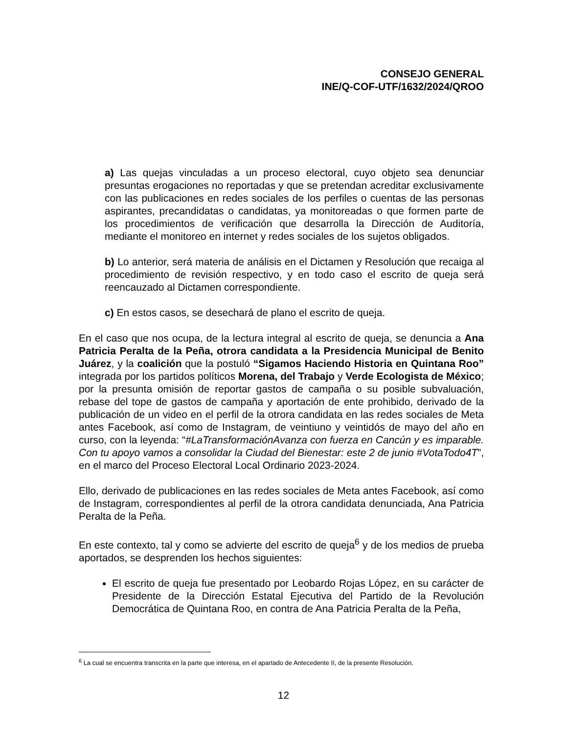CONSEJO GENERAL
INE/Q-COF-UTF/1632/2024/QROO
a) Las quejas vinculadas a un proceso electoral, cuyo objeto sea denunciar presuntas erogaciones no reportadas y que se pretendan acreditar exclusivamente con las publicaciones en redes sociales de los perfiles o cuentas de las personas aspirantes, precandidatas o candidatas, ya monitoreadas o que formen parte de los procedimientos de verificación que desarrolla la Dirección de Auditoría, mediante el monitoreo en internet y redes sociales de los sujetos obligados.
b) Lo anterior, será materia de análisis en el Dictamen y Resolución que recaiga al procedimiento de revisión respectivo, y en todo caso el escrito de queja será reencauzado al Dictamen correspondiente.
c) En estos casos, se desechará de plano el escrito de queja.
En el caso que nos ocupa, de la lectura integral al escrito de queja, se denuncia a Ana Patricia Peralta de la Peña, otrora candidata a la Presidencia Municipal de Benito Juárez, y la coalición que la postuló “Sigamos Haciendo Historia en Quintana Roo” integrada por los partidos políticos Morena, del Trabajo y Verde Ecologista de México; por la presunta omisión de reportar gastos de campaña o su posible subvaluación, rebase del tope de gastos de campaña y aportación de ente prohibido, derivado de la publicación de un video en el perfil de la otrora candidata en las redes sociales de Meta antes Facebook, así como de Instagram, de veintiuno y veintidós de mayo del año en curso, con la leyenda: “#LaTransformaciónAvanza con fuerza en Cancún y es imparable. Con tu apoyo vamos a consolidar la Ciudad del Bienestar: este 2 de junio #VotaTodo4T”, en el marco del Proceso Electoral Local Ordinario 2023-2024.
Ello, derivado de publicaciones en las redes sociales de Meta antes Facebook, así como de Instagram, correspondientes al perfil de la otrora candidata denunciada, Ana Patricia Peralta de la Peña.
En este contexto, tal y como se advierte del escrito de queja<sup>6</sup> y de los medios de prueba aportados, se desprenden los hechos siguientes:
El escrito de queja fue presentado por Leobardo Rojas López, en su carácter de Presidente de la Dirección Estatal Ejecutiva del Partido de la Revolución Democrática de Quintana Roo, en contra de Ana Patricia Peralta de la Peña,
<sup>6</sup> La cual se encuentra transcrita en la parte que interesa, en el apartado de Antecedente II, de la presente Resolución.
12